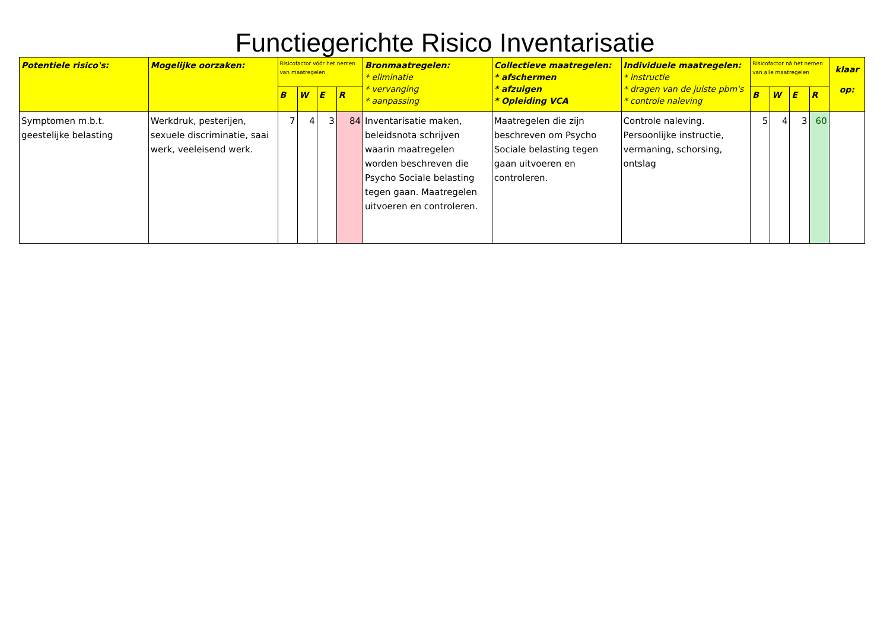Functiegerichte Risico Inventarisatie
| Potentiele risico's: | Mogelijke oorzaken: | Risicofactor vóór het nemen van maatregelen | | | | Bronmaatregelen: * eliminatie * vervanging * aanpassing | Collectieve maatregelen: * afschermen * afzuigen * Opleiding VCA | Individuele maatregelen: * instructie * dragen van de juiste pbm's * controle naleving | Risicofactor ná het nemen van alle maatregelen | | | | klaar op: |
| --- | --- | --- | --- | --- | --- | --- | --- | --- | --- | --- | --- | --- | --- |
| | | B | W | E | R | | | | B | W | E | R | |
| Symptomen m.b.t. geestelijke belasting | Werkdruk, pesterijen, sexuele discriminatie, saai werk, veeleisend werk. | 7 | 4 | 3 | 84 | Inventarisatie maken, beleidsnota schrijven waarin maatregelen worden beschreven die Psycho Sociale belasting tegen gaan. Maatregelen uitvoeren en controleren. | Maatregelen die zijn beschreven om Psycho Sociale belasting tegen gaan uitvoeren en controleren. | Controle naleving. Persoonlijke instructie, vermaning, schorsing, ontslag | 5 | 4 | 3 | 60 | |